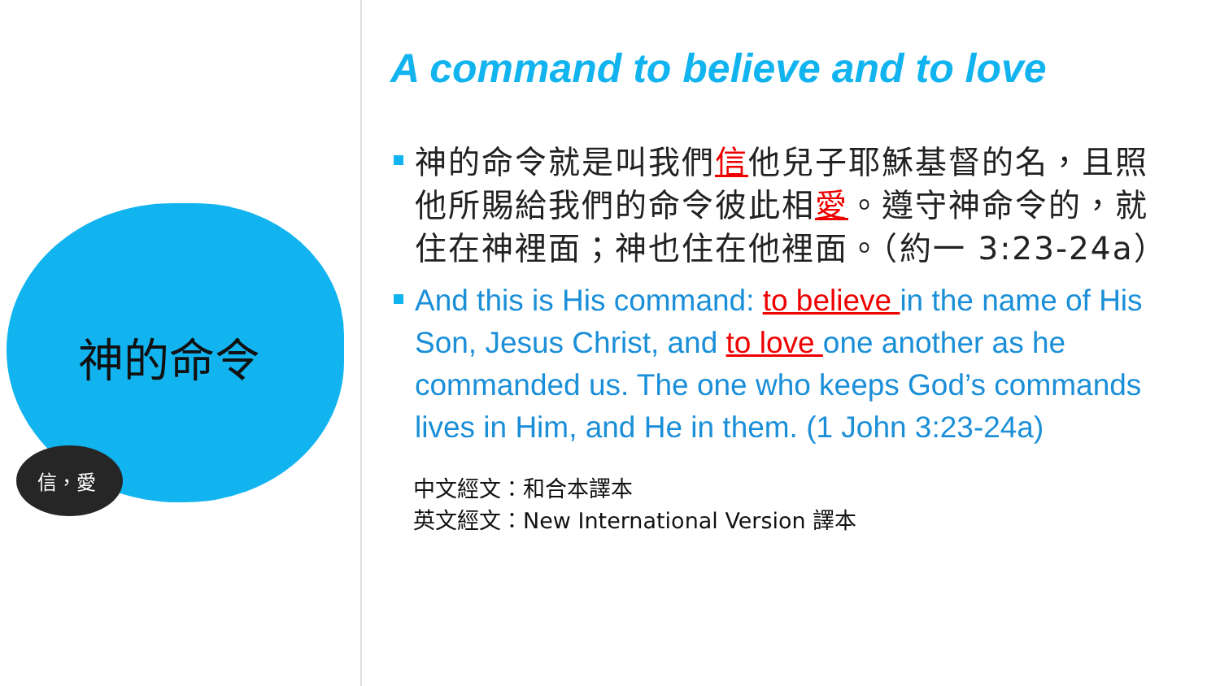神的命令
信，愛
A command to believe and to love
神的命令就是叫我們信他兒子耶穌基督的名，且照他所賜給我們的命令彼此相愛。遵守神命令的，就住在神裡面；神也住在他裡面。（約一 3:23-24a）
And this is His command: to believe in the name of His Son, Jesus Christ, and to love one another as he commanded us. The one who keeps God’s commands lives in Him, and He in them. (1 John 3:23-24a)
中文經文：和合本譯本
英文經文：New International Version 譯本